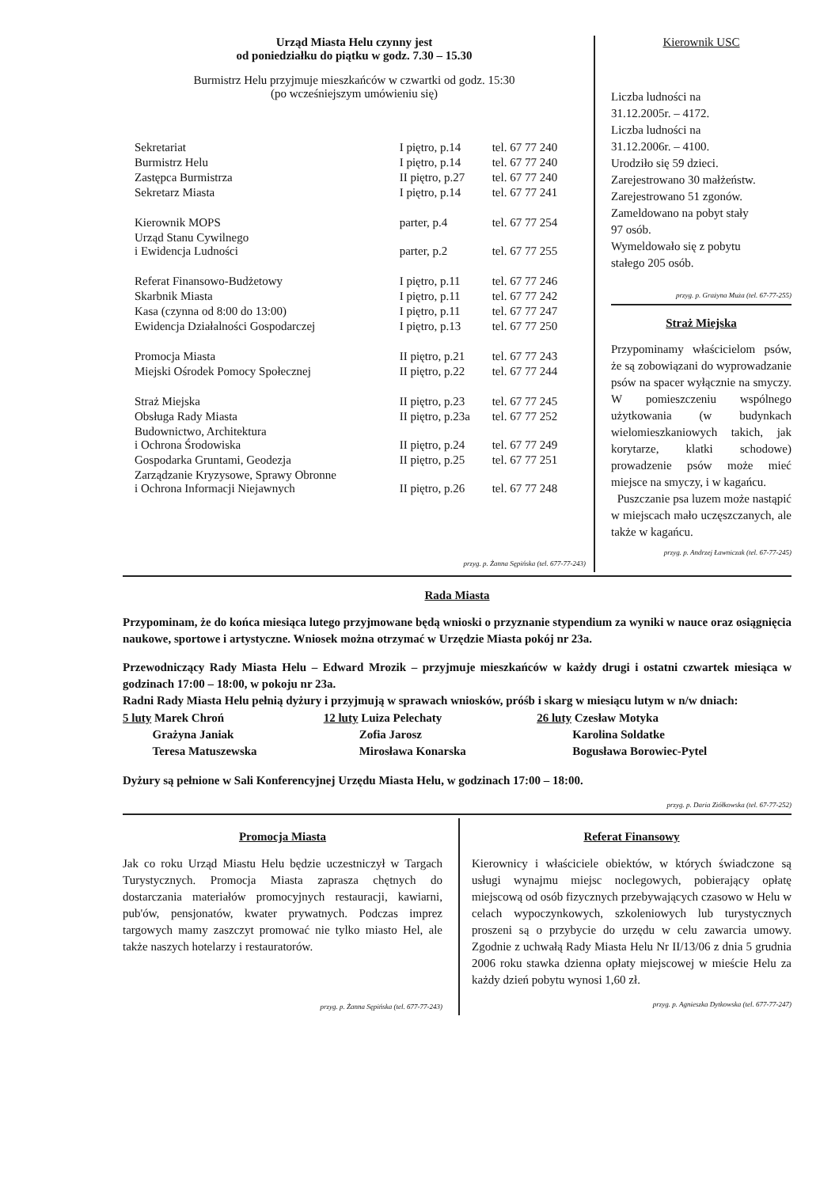Urząd Miasta Helu czynny jest
od poniedziałku do piątku w godz. 7.30 – 15.30
Burmistrz Helu przyjmuje mieszkańców w czwartki od godz. 15:30
(po wcześniejszym umówieniu się)
| Sekretariat | I piętro, p.14 | tel. 67 77 240 |
| Burmistrz Helu | I piętro, p.14 | tel. 67 77 240 |
| Zastępca Burmistrza | II piętro, p.27 | tel. 67 77 240 |
| Sekretarz Miasta | I piętro, p.14 | tel. 67 77 241 |
| Kierownik MOPS | parter, p.4 | tel. 67 77 254 |
| Urząd Stanu Cywilnego i Ewidencja Ludności | parter, p.2 | tel. 67 77 255 |
| Referat Finansowo-Budżetowy | I piętro, p.11 | tel. 67 77 246 |
| Skarbnik Miasta | I piętro, p.11 | tel. 67 77 242 |
| Kasa (czynna od 8:00 do 13:00) | I piętro, p.11 | tel. 67 77 247 |
| Ewidencja Działalności Gospodarczej | I piętro, p.13 | tel. 67 77 250 |
| Promocja Miasta | II piętro, p.21 | tel. 67 77 243 |
| Miejski Ośrodek Pomocy Społecznej | II piętro, p.22 | tel. 67 77 244 |
| Straż Miejska | II piętro, p.23 | tel. 67 77 245 |
| Obsługa Rady Miasta | II piętro, p.23a | tel. 67 77 252 |
| Budownictwo, Architektura i Ochrona Środowiska | II piętro, p.24 | tel. 67 77 249 |
| Gospodarka Gruntami, Geodezja | II piętro, p.25 | tel. 67 77 251 |
| Zarządzanie Kryzysowe, Sprawy Obronne i Ochrona Informacji Niejawnych | II piętro, p.26 | tel. 67 77 248 |
przyg. p. Żanna Sępińska (tel. 677-77-243)
Kierownik USC
Liczba ludności na
31.12.2005r. – 4172.
Liczba ludności na
31.12.2006r. – 4100.
Urodziło się 59 dzieci.
Zarejestrowano 30 małżeństw.
Zarejestrowano 51 zgonów.
Zameldowano na pobyt stały
97 osób.
Wymeldowało się z pobytu
stałego 205 osób.
przyg. p. Grażyna Muża (tel. 67-77-255)
Straż Miejska
Przypominamy właścicielom psów, że są zobowiązani do wyprowadzanie psów na spacer wyłącznie na smyczy. W pomieszczeniu wspólnego użytkowania (w budynkach wielomieszkaniowych takich, jak korytarze, klatki schodowe) prowadzenie psów może mieć miejsce na smyczy, i w kagańcu.
Puszczanie psa luzem może nastąpić w miejscach mało uczęszczanych, ale także w kagańcu.
przyg. p. Andrzej Ławniczak (tel. 67-77-245)
Rada Miasta
Przypominam, że do końca miesiąca lutego przyjmowane będą wnioski o przyznanie stypendium za wyniki w nauce oraz osiągnięcia naukowe, sportowe i artystyczne. Wniosek można otrzymać w Urzędzie Miasta pokój nr 23a.
Przewodniczący Rady Miasta Helu – Edward Mrozik – przyjmuje mieszkańców w każdy drugi i ostatni czwartek miesiąca w godzinach 17:00 – 18:00, w pokoju nr 23a.
Radni Rady Miasta Helu pełnią dyżury i przyjmują w sprawach wniosków, próśb i skarg w miesiącu lutym w n/w dniach:
| 5 luty Marek Chroń Grażyna Janiak Teresa Matuszewska | 12 luty Luiza Pelechaty Zofia Jarosz Mirosława Konarska | 26 luty Czesław Motyka Karolina Soldatke Bogusława Borowiec-Pytel |
Dyżury są pełnione w Sali Konferencyjnej Urzędu Miasta Helu, w godzinach 17:00 – 18:00.
przyg. p. Daria Ziółkowska (tel. 67-77-252)
Promocja Miasta
Jak co roku Urząd Miastu Helu będzie uczestniczył w Targach Turystycznych. Promocja Miasta zaprasza chętnych do dostarczania materiałów promocyjnych restauracji, kawiarni, pub'ów, pensjonatów, kwater prywatnych. Podczas imprez targowych mamy zaszczyt promować nie tylko miasto Hel, ale także naszych hotelarzy i restauratorów.
przyg. p. Żanna Sępińska (tel. 677-77-243)
Referat Finansowy
Kierownicy i właściciele obiektów, w których świadczone są usługi wynajmu miejsc noclegowych, pobierający opłatę miejscową od osób fizycznych przebywających czasowo w Helu w celach wypoczynkowych, szkoleniowych lub turystycznych proszeni są o przybycie do urzędu w celu zawarcia umowy. Zgodnie z uchwałą Rady Miasta Helu Nr II/13/06 z dnia 5 grudnia 2006 roku stawka dzienna opłaty miejscowej w mieście Helu za każdy dzień pobytu wynosi 1,60 zł.
przyg. p. Agnieszka Dytkowska (tel. 677-77-247)